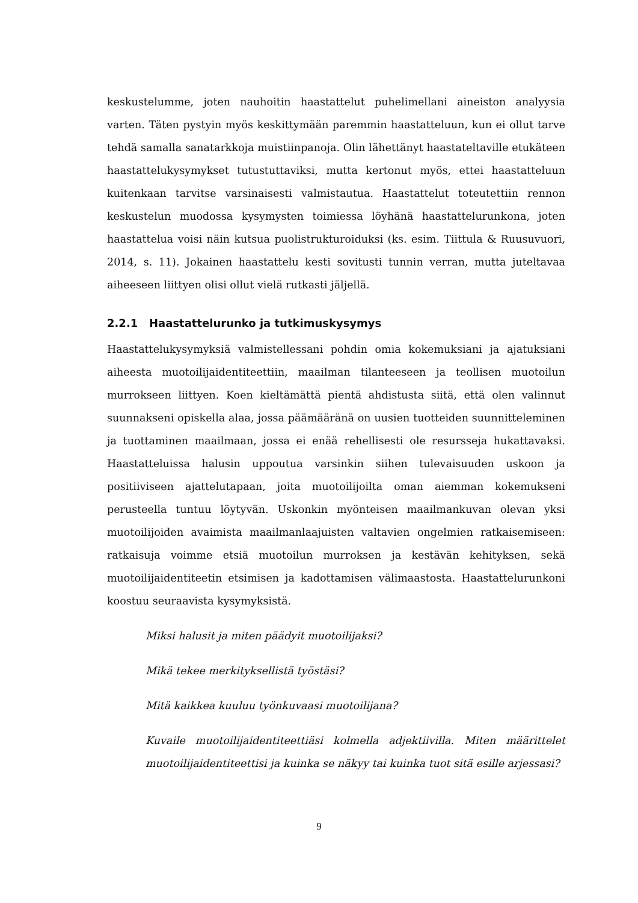keskustelumme, joten nauhoitin haastattelut puhelimellani aineiston analyysia varten. Täten pystyin myös keskittymään paremmin haastatteluun, kun ei ollut tarve tehdä samalla sanatarkkoja muistiinpanoja. Olin lähettänyt haastateltaville etukäteen haastattelukysymykset tutustuttaviksi, mutta kertonut myös, ettei haastatteluun kuitenkaan tarvitse varsinaisesti valmistautua. Haastattelut toteutettiin rennon keskustelun muodossa kysymysten toimiessa löyhänä haastattelurunkona, joten haastattelua voisi näin kutsua puolistrukturoiduksi (ks. esim. Tiittula & Ruusuvuori, 2014, s. 11). Jokainen haastattelu kesti sovitusti tunnin verran, mutta juteltavaa aiheeseen liittyen olisi ollut vielä rutkasti jäljellä.
2.2.1 Haastattelurunko ja tutkimuskysymys
Haastattelukysymyksiä valmistellessani pohdin omia kokemuksiani ja ajatuksiani aiheesta muotoilijaidentiteettiin, maailman tilanteeseen ja teollisen muotoilun murrokseen liittyen. Koen kieltämättä pientä ahdistusta siitä, että olen valinnut suunnakseni opiskella alaa, jossa päämääränä on uusien tuotteiden suunnitteleminen ja tuottaminen maailmaan, jossa ei enää rehellisesti ole resursseja hukattavaksi. Haastatteluissa halusin uppoutua varsinkin siihen tulevaisuuden uskoon ja positiiviseen ajattelutapaan, joita muotoilijoilta oman aiemman kokemukseni perusteella tuntuu löytyvän. Uskonkin myönteisen maailmankuvan olevan yksi muotoilijoiden avaimista maailmanlaajuisten valtavien ongelmien ratkaisemiseen: ratkaisuja voimme etsiä muotoilun murroksen ja kestävän kehityksen, sekä muotoilijaidentiteetin etsimisen ja kadottamisen välimaastosta. Haastattelurunkoni koostuu seuraavista kysymyksistä.
Miksi halusit ja miten päädyit muotoilijaksi?
Mikä tekee merkityksellistä työstäsi?
Mitä kaikkea kuuluu työnkuvaasi muotoilijana?
Kuvaile muotoilijaidentiteettiäsi kolmella adjektiivilla. Miten määrittelet muotoilijaidentiteettisi ja kuinka se näkyy tai kuinka tuot sitä esille arjessasi?
9